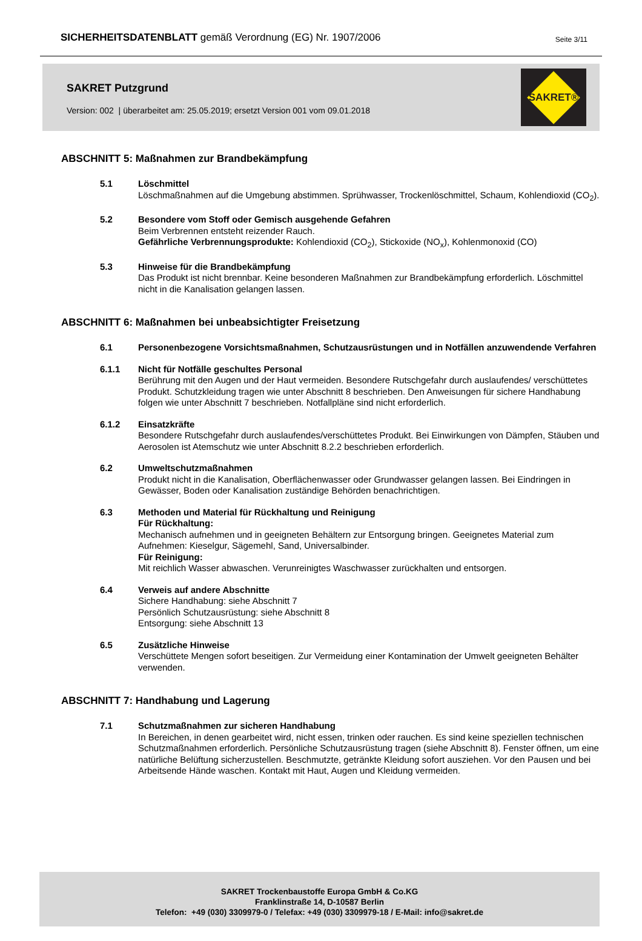SICHERHEITSDATENBLATT gemäß Verordnung (EG) Nr. 1907/2006 Seite 3/11
SAKRET Putzgrund
Version: 002 | überarbeitet am: 25.05.2019; ersetzt Version 001 vom 09.01.2018
SAKRET®
ABSCHNITT 5: Maßnahmen zur Brandbekämpfung
5.1 Löschmittel
Löschmaßnahmen auf die Umgebung abstimmen. Sprühwasser, Trockenlöschmittel, Schaum, Kohlendioxid (CO<sub>2</sub>).
5.2 Besondere vom Stoff oder Gemisch ausgehende Gefahren
Beim Verbrennen entsteht reizender Rauch.
Gefährliche Verbrennungsprodukte: Kohlendioxid (CO<sub>2</sub>), Stickoxide (NO<sub>x</sub>), Kohlenmonoxid (CO)
5.3 Hinweise für die Brandbekämpfung
Das Produkt ist nicht brennbar. Keine besonderen Maßnahmen zur Brandbekämpfung erforderlich. Löschmittel nicht in die Kanalisation gelangen lassen.
ABSCHNITT 6: Maßnahmen bei unbeabsichtigter Freisetzung
6.1 Personenbezogene Vorsichtsmaßnahmen, Schutzausrüstungen und in Notfällen anzuwendende Verfahren
6.1.1 Nicht für Notfälle geschultes Personal
Berührung mit den Augen und der Haut vermeiden. Besondere Rutschgefahr durch auslaufendes/ verschüttetes Produkt. Schutzkleidung tragen wie unter Abschnitt 8 beschrieben. Den Anweisungen für sichere Handhabung folgen wie unter Abschnitt 7 beschrieben. Notfallpläne sind nicht erforderlich.
6.1.2 Einsatzkräfte
Besondere Rutschgefahr durch auslaufendes/verschüttetes Produkt. Bei Einwirkungen von Dämpfen, Stäuben und Aerosolen ist Atemschutz wie unter Abschnitt 8.2.2 beschrieben erforderlich.
6.2 Umweltschutzmaßnahmen
Produkt nicht in die Kanalisation, Oberflächenwasser oder Grundwasser gelangen lassen. Bei Eindringen in Gewässer, Boden oder Kanalisation zuständige Behörden benachrichtigen.
6.3 Methoden und Material für Rückhaltung und Reinigung
Für Rückhaltung:
Mechanisch aufnehmen und in geeigneten Behältern zur Entsorgung bringen. Geeignetes Material zum Aufnehmen: Kieselgur, Sägemehl, Sand, Universalbinder.
Für Reinigung:
Mit reichlich Wasser abwaschen. Verunreinigtes Waschwasser zurückhalten und entsorgen.
6.4 Verweis auf andere Abschnitte
Sichere Handhabung: siehe Abschnitt 7
Persönlich Schutzausrüstung: siehe Abschnitt 8
Entsorgung: siehe Abschnitt 13
6.5 Zusätzliche Hinweise
Verschüttete Mengen sofort beseitigen. Zur Vermeidung einer Kontamination der Umwelt geeigneten Behälter verwenden.
ABSCHNITT 7: Handhabung und Lagerung
7.1 Schutzmaßnahmen zur sicheren Handhabung
In Bereichen, in denen gearbeitet wird, nicht essen, trinken oder rauchen. Es sind keine speziellen technischen Schutzmaßnahmen erforderlich. Persönliche Schutzausrüstung tragen (siehe Abschnitt 8). Fenster öffnen, um eine natürliche Belüftung sicherzustellen. Beschmutzte, getränkte Kleidung sofort ausziehen. Vor den Pausen und bei Arbeitsende Hände waschen. Kontakt mit Haut, Augen und Kleidung vermeiden.
SAKRET Trockenbaustoffe Europa GmbH & Co.KG
Franklinstraße 14, D-10587 Berlin
Telefon: +49 (030) 3309979-0 / Telefax: +49 (030) 3309979-18 / E-Mail: info@sakret.de